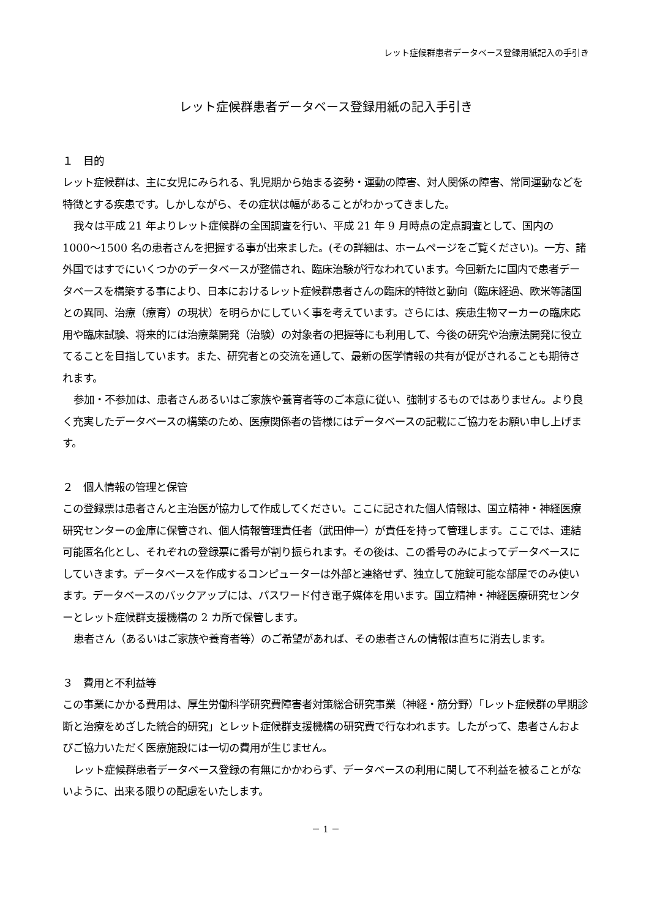レット症候群患者データベース登録用紙記入の手引き
レット症候群患者データベース登録用紙の記入手引き
１　目的
レット症候群は、主に女児にみられる、乳児期から始まる姿勢・運動の障害、対人関係の障害、常同運動などを特徴とする疾患です。しかしながら、その症状は幅があることがわかってきました。
我々は平成 21 年よりレット症候群の全国調査を行い、平成 21 年 9 月時点の定点調査として、国内の 1000〜1500 名の患者さんを把握する事が出来ました。(その詳細は、ホームページをご覧ください)。一方、諸外国ではすでにいくつかのデータベースが整備され、臨床治験が行なわれています。今回新たに国内で患者データベースを構築する事により、日本におけるレット症候群患者さんの臨床的特徴と動向（臨床経過、欧米等諸国との異同、治療（療育）の現状）を明らかにしていく事を考えています。さらには、疾患生物マーカーの臨床応用や臨床試験、将来的には治療薬開発（治験）の対象者の把握等にも利用して、今後の研究や治療法開発に役立てることを目指しています。また、研究者との交流を通して、最新の医学情報の共有が促がされることも期待されます。
参加・不参加は、患者さんあるいはご家族や養育者等のご本意に従い、強制するものではありません。より良く充実したデータベースの構築のため、医療関係者の皆様にはデータベースの記載にご協力をお願い申し上げます。
２　個人情報の管理と保管
この登録票は患者さんと主治医が協力して作成してください。ここに記された個人情報は、国立精神・神経医療研究センターの金庫に保管され、個人情報管理責任者（武田伸一）が責任を持って管理します。ここでは、連結可能匿名化とし、それぞれの登録票に番号が割り振られます。その後は、この番号のみによってデータベースにしていきます。データベースを作成するコンピューターは外部と連絡せず、独立して施錠可能な部屋でのみ使います。データベースのバックアップには、パスワード付き電子媒体を用います。国立精神・神経医療研究センターとレット症候群支援機構の 2 カ所で保管します。
患者さん（あるいはご家族や養育者等）のご希望があれば、その患者さんの情報は直ちに消去します。
３　費用と不利益等
この事業にかかる費用は、厚生労働科学研究費障害者対策総合研究事業（神経・筋分野）「レット症候群の早期診断と治療をめざした統合的研究」とレット症候群支援機構の研究費で行なわれます。したがって、患者さんおよびご協力いただく医療施設には一切の費用が生じません。
レット症候群患者データベース登録の有無にかかわらず、データベースの利用に関して不利益を被ることがないように、出来る限りの配慮をいたします。
－ 1 －